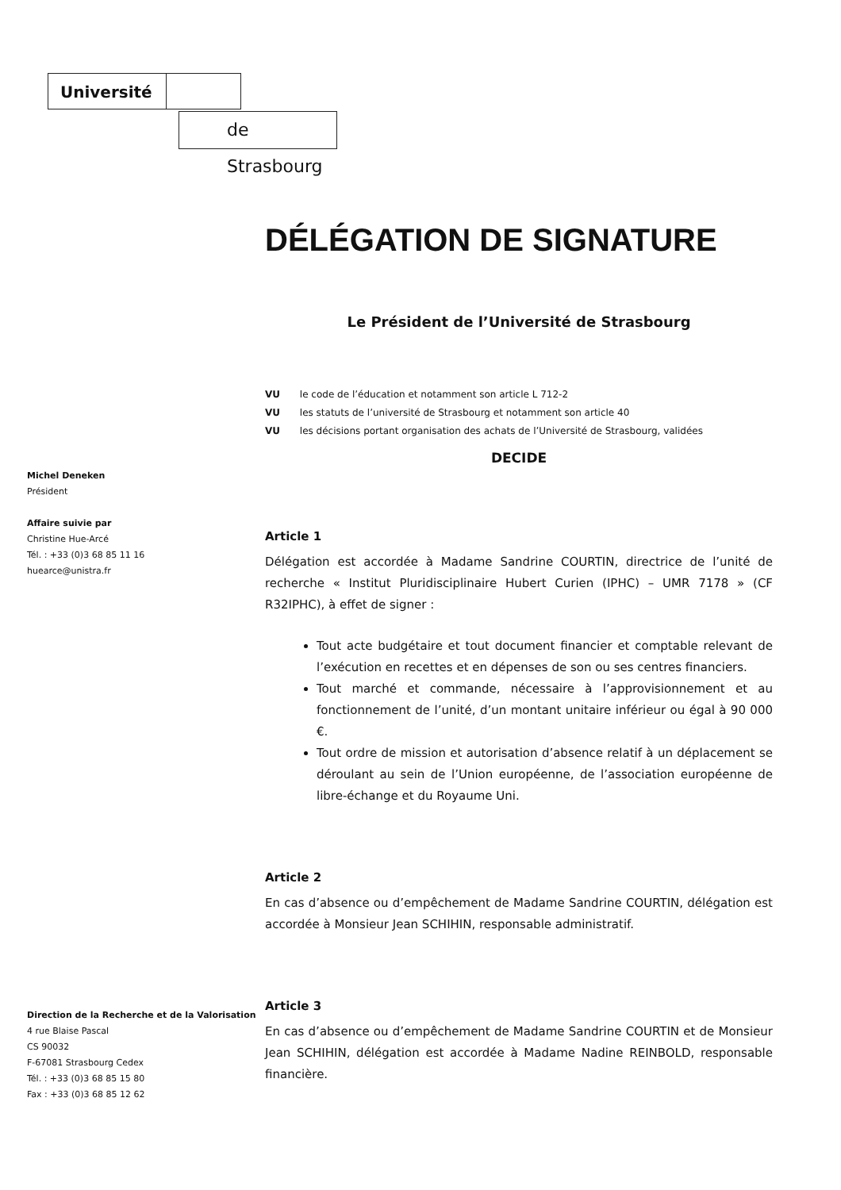Université
de Strasbourg
Michel Deneken
Président
Affaire suivie par
Christine Hue-Arcé
Tél. : +33 (0)3 68 85 11 16
huearce@unistra.fr
Direction de la Recherche et de la Valorisation
4 rue Blaise Pascal
CS 90032
F-67081 Strasbourg Cedex
Tél. : +33 (0)3 68 85 15 80
Fax : +33 (0)3 68 85 12 62
DÉLÉGATION DE SIGNATURE
Le Président de l’Université de Strasbourg
VU le code de l’éducation et notamment son article L 712-2
VU les statuts de l’université de Strasbourg et notamment son article 40
VU les décisions portant organisation des achats de l’Université de Strasbourg, validées
DECIDE
Article 1
Délégation est accordée à Madame Sandrine COURTIN, directrice de l’unité de recherche « Institut Pluridisciplinaire Hubert Curien (IPHC) – UMR 7178 » (CF R32IPHC), à effet de signer :
Tout acte budgétaire et tout document financier et comptable relevant de l’exécution en recettes et en dépenses de son ou ses centres financiers.
Tout marché et commande, nécessaire à l’approvisionnement et au fonctionnement de l’unité, d’un montant unitaire inférieur ou égal à 90 000 €.
Tout ordre de mission et autorisation d’absence relatif à un déplacement se déroulant au sein de l’Union européenne, de l’association européenne de libre-échange et du Royaume Uni.
Article 2
En cas d’absence ou d’empêchement de Madame Sandrine COURTIN, délégation est accordée à Monsieur Jean SCHIHIN, responsable administratif.
Article 3
En cas d’absence ou d’empêchement de Madame Sandrine COURTIN et de Monsieur Jean SCHIHIN, délégation est accordée à Madame Nadine REINBOLD, responsable financière.